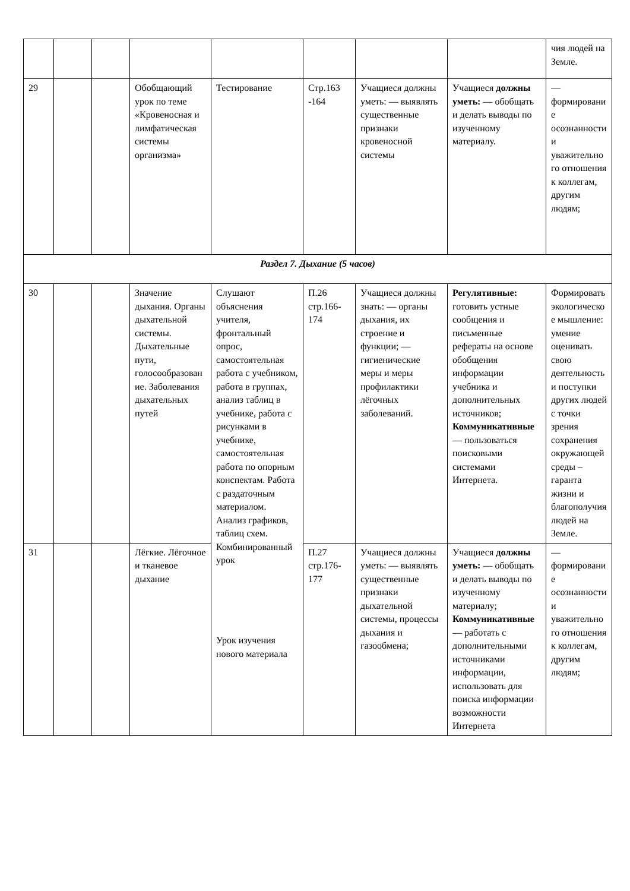| | | | | | | | | чия людей на Земле. |
| 29 | | | Обобщающий урок по теме «Кровеносная и лимфатическая системы организма» | Тестирование | Стр.163 -164 | Учащиеся должны уметь: — выявлять существенные признаки кровеносной системы | Учащиеся должны уметь: — обобщать и делать выводы по изученному материалу. | — формирование осознанности и уважительного отношения к коллегам, другим людям; |
| Раздел 7. Дыхание (5 часов) | | | | | | | | |
| 30 | | | Значение дыхания. Органы дыхательной системы. Дыхательные пути, голосообразование. Заболевания дыхательных путей | Слушают объяснения учителя, фронтальный опрос, самостоятельная работа с учебником, работа в группах, анализ таблиц в учебнике, работа с рисунками в учебнике, самостоятельная работа по опорным конспектам. Работа с раздаточным материалом. Анализ графиков, таблиц схем. Комбинированный урок Урок изучения нового материала | П.26 стр.166-174 | Учащиеся должны знать: — органы дыхания, их строение и функции; — гигиенические меры и меры профилактики лёгочных заболеваний. | Регулятивные: готовить устные сообщения и письменные рефераты на основе обобщения информации учебника и дополнительных источников; Коммуникативные — пользоваться поисковыми системами Интернета. | Формировать экологическое мышление: умение оценивать свою деятельность и поступки других людей с точки зрения сохранения окружающей среды – гаранта жизни и благополучия людей на Земле. |
| 31 | | | Лёгкие. Лёгочное и тканевое дыхание | | П.27 стр.176-177 | Учащиеся должны уметь: — выявлять существенные признаки дыхательной системы, процессы дыхания и газообмена; | Учащиеся должны уметь: — обобщать и делать выводы по изученному материалу; Коммуникативные — работать с дополнительными источниками информации, использовать для поиска информации возможности Интернета | — формирование осознанности и уважительного отношения к коллегам, другим людям; |